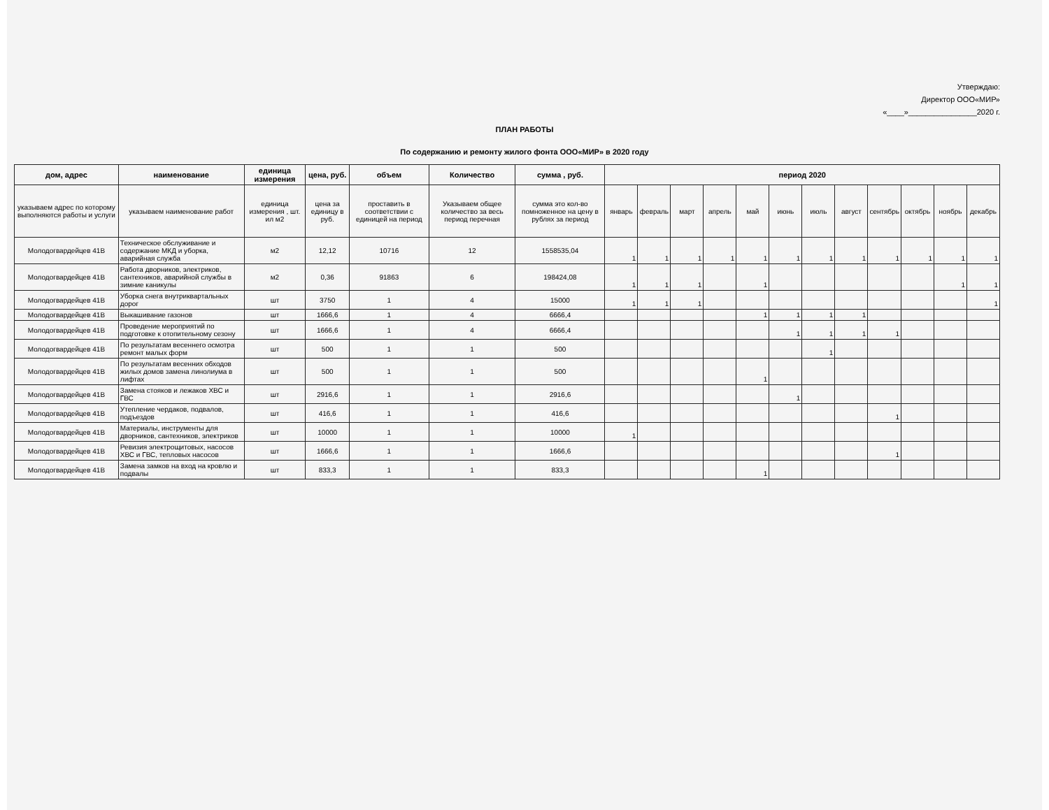Утверждаю:
Директор ООО«МИР»
«____»________________2020 г.
ПЛАН РАБОТЫ
По содержанию и ремонту жилого фонта ООО«МИР» в 2020 году
| дом, адрес | наименование | единица измерения | цена, руб. | объем | Количество | сумма , руб. | период 2020 | | | | | | | | | | | |
| --- | --- | --- | --- | --- | --- | --- | --- | --- | --- | --- | --- | --- | --- | --- | --- | --- | --- | --- |
| указываем адрес по которому выполняются работы и услуги | указываем наименование работ | единица измерения , шт. ил м2 | цена за единицу в руб. | проставить в соответствии с единицей на период | Указываем общее количество за весь период перечная | сумма это кол-во помноженное на цену в рублях за период | январь | февраль | март | апрель | май | июнь | июль | август | сентябрь | октябрь | ноябрь | декабрь |
| Молодогвардейцев 41В | Техническое обслуживание и содержание МКД и уборка, аварийная служба | м2 | 12,12 | 10716 | 12 | 1558535,04 | 1 | 1 | 1 | 1 | 1 | 1 | 1 | 1 | 1 | 1 | 1 | 1 |
| Молодогвардейцев 41В | Работа дворников, электриков, сантехников, аварийной службы в зимние каникулы | м2 | 0,36 | 91863 | 6 | 198424,08 | 1 | 1 | 1 | | 1 | | | | | | 1 | 1 |
| Молодогвардейцев 41В | Уборка снега внутриквартальных дорог | шт | 3750 | 1 | 4 | 15000 | 1 | 1 | 1 | | | | | | | | | 1 |
| Молодогвардейцев 41В | Выкашивание газонов | шт | 1666,6 | 1 | 4 | 6666,4 | | | | | 1 | 1 | 1 | 1 | | | | |
| Молодогвардейцев 41В | Проведение мероприятий по подготовке к отопительному сезону | шт | 1666,6 | 1 | 4 | 6666,4 | | | | | | 1 | 1 | 1 | 1 | | | |
| Молодогвардейцев 41В | По результатам весеннего осмотра ремонт малых форм | шт | 500 | 1 | 1 | 500 | | | | | | | 1 | | | | | |
| Молодогвардейцев 41В | По результатам весенних обходов жилых домов замена линолиума в лифтах | шт | 500 | 1 | 1 | 500 | | | | | 1 | | | | | | | |
| Молодогвардейцев 41В | Замена стояков и лежаков ХВС и ГВС | шт | 2916,6 | 1 | 1 | 2916,6 | | | | | | 1 | | | | | | |
| Молодогвардейцев 41В | Утепление чердаков, подвалов, подъездов | шт | 416,6 | 1 | 1 | 416,6 | | | | | | | | | 1 | | | |
| Молодогвардейцев 41В | Материалы, инструменты для дворников, сантехников, электриков | шт | 10000 | 1 | 1 | 10000 | 1 | | | | | | | | | | | |
| Молодогвардейцев 41В | Ревизия электрощитовых, насосов ХВС и ГВС, тепловых насосов | шт | 1666,6 | 1 | 1 | 1666,6 | | | | | | | | | 1 | | | |
| Молодогвардейцев 41В | Замена замков на вход на кровлю и подвалы | шт | 833,3 | 1 | 1 | 833,3 | | | | | 1 | | | | | | | |